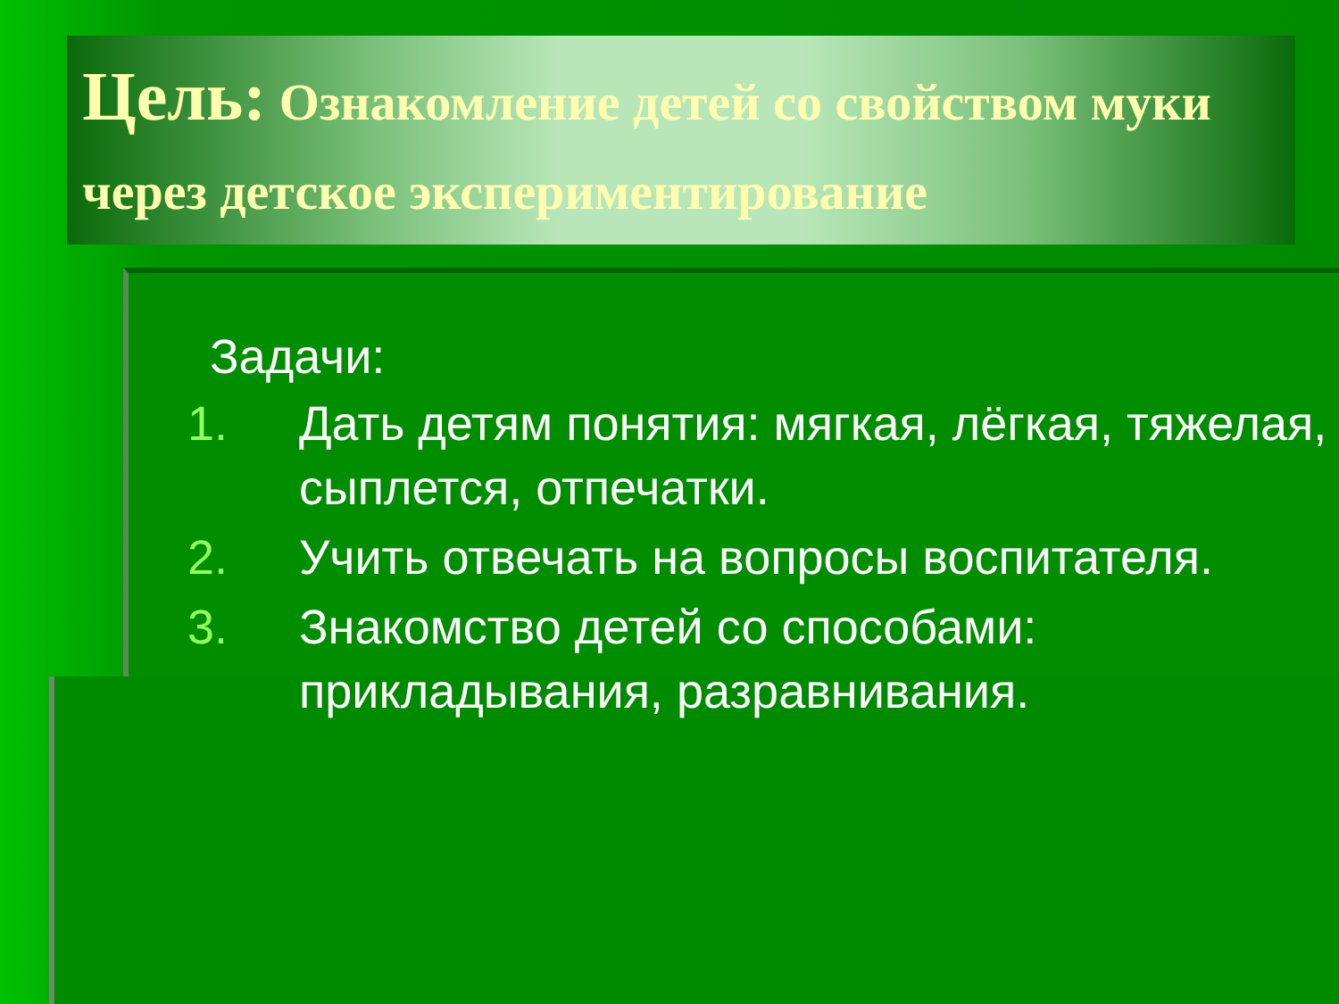Цель: Ознакомление детей со свойством муки через детское экспериментирование
Задачи:
1. Дать детям понятия: мягкая, лёгкая, тяжелая, сыплется, отпечатки.
2. Учить отвечать на вопросы воспитателя.
3. Знакомство детей со способами: прикладывания, разравнивания.